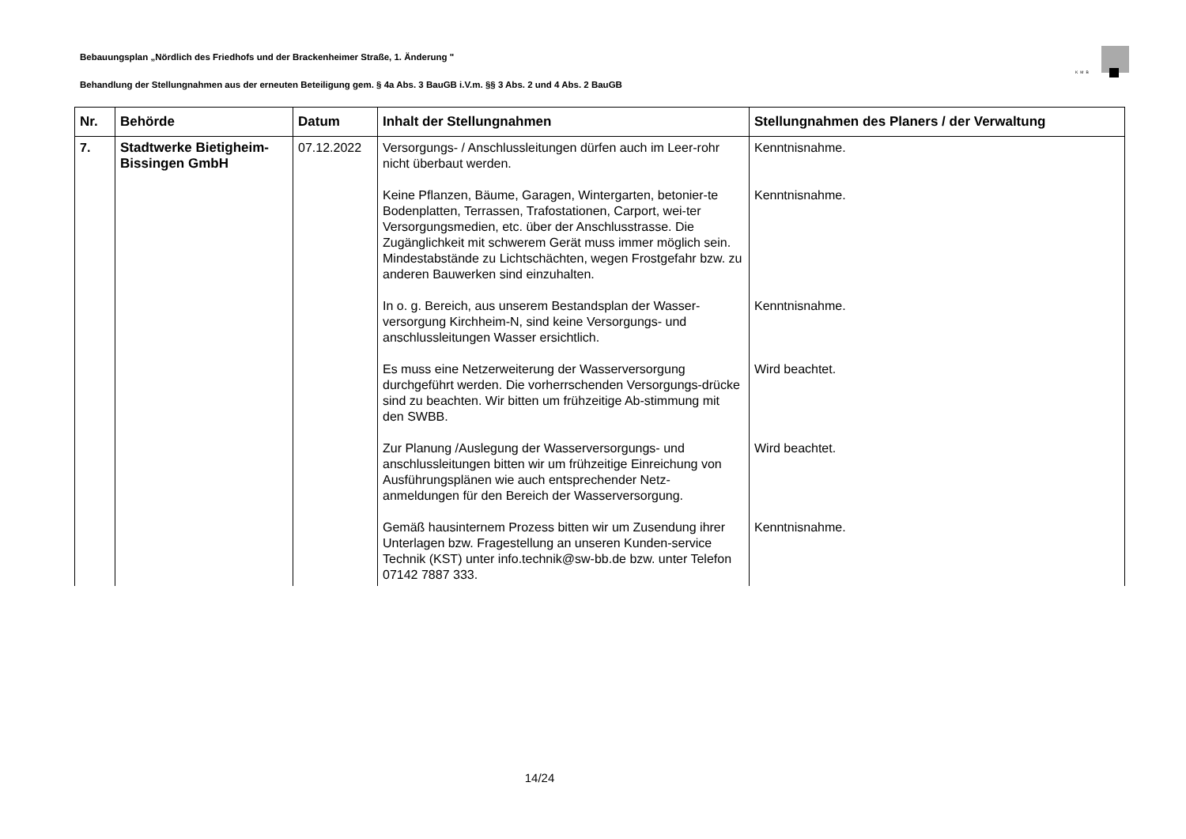Bebauungsplan „Nördlich des Friedhofs und der Brackenheimer Straße, 1. Änderung "
KMB
Behandlung der Stellungnahmen aus der erneuten Beteiligung gem. § 4a Abs. 3 BauGB i.V.m. §§ 3 Abs. 2 und 4 Abs. 2 BauGB
| Nr. | Behörde | Datum | Inhalt der Stellungnahmen | Stellungnahmen des Planers / der Verwaltung |
| --- | --- | --- | --- | --- |
| 7. | Stadtwerke Bietigheim-Bissingen GmbH | 07.12.2022 | Versorgungs- / Anschlussleitungen dürfen auch im Leer-rohr nicht überbaut werden. Keine Pflanzen, Bäume, Garagen, Wintergarten, betonier-te Bodenplatten, Terrassen, Trafostationen, Carport, wei-ter Versorgungsmedien, etc. über der Anschlusstrasse. Die Zugänglichkeit mit schwerem Gerät muss immer möglich sein. Mindestabstände zu Lichtschächten, wegen Frostgefahr bzw. zu anderen Bauwerken sind einzuhalten. In o. g. Bereich, aus unserem Bestandsplan der Wasser-versorgung Kirchheim-N, sind keine Versorgungs- und anschlussleitungen Wasser ersichtlich. Es muss eine Netzerweiterung der Wasserversorgung durchgeführt werden. Die vorherrschenden Versorgungs-drücke sind zu beachten. Wir bitten um frühzeitige Ab-stimmung mit den SWBB. Zur Planung /Auslegung der Wasserversorgungs- und anschlussleitungen bitten wir um frühzeitige Einreichung von Ausführungsplänen wie auch entsprechender Netz-anmeldungen für den Bereich der Wasserversorgung. Gemäß hausinternem Prozess bitten wir um Zusendung ihrer Unterlagen bzw. Fragestellung an unseren Kunden-service Technik (KST) unter info.technik@sw-bb.de bzw. unter Telefon 07142 7887 333. | Kenntnisnahme. Kenntnisnahme. Kenntnisnahme. Wird beachtet. Wird beachtet. Kenntnisnahme. |
14/24